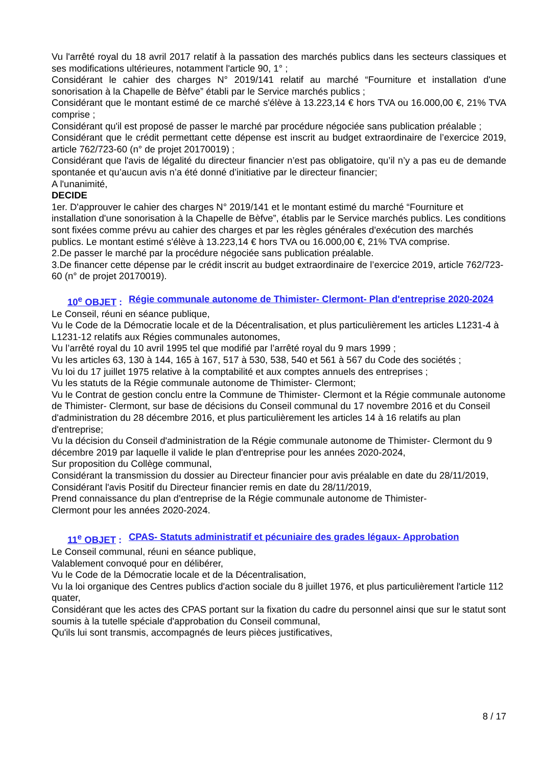Vu l'arrêté royal du 18 avril 2017 relatif à la passation des marchés publics dans les secteurs classiques et ses modifications ultérieures, notamment l'article 90, 1° ;
Considérant le cahier des charges N° 2019/141 relatif au marché “Fourniture et installation d'une sonorisation à la Chapelle de Bèfve” établi par le Service marchés publics ;
Considérant que le montant estimé de ce marché s'élève à 13.223,14 € hors TVA ou 16.000,00 €, 21% TVA comprise ;
Considérant qu'il est proposé de passer le marché par procédure négociée sans publication préalable ;
Considérant que le crédit permettant cette dépense est inscrit au budget extraordinaire de l’exercice 2019, article 762/723-60 (n° de projet 20170019) ;
Considérant que l'avis de légalité du directeur financier n’est pas obligatoire, qu’il n’y a pas eu de demande spontanée et qu’aucun avis n’a été donné d’initiative par le directeur financier;
A l'unanimité,
DECIDE
1er. D'approuver le cahier des charges N° 2019/141 et le montant estimé du marché “Fourniture et installation d'une sonorisation à la Chapelle de Bèfve”, établis par le Service marchés publics. Les conditions sont fixées comme prévu au cahier des charges et par les règles générales d'exécution des marchés publics. Le montant estimé s'élève à 13.223,14 € hors TVA ou 16.000,00 €, 21% TVA comprise.
2.De passer le marché par la procédure négociée sans publication préalable.
3.De financer cette dépense par le crédit inscrit au budget extraordinaire de l’exercice 2019, article 762/723-60 (n° de projet 20170019).
10<sup>e</sup> OBJET : Régie communale autonome de Thimister- Clermont- Plan d'entreprise 2020-2024
Le Conseil, réuni en séance publique,
Vu le Code de la Démocratie locale et de la Décentralisation, et plus particulièrement les articles L1231-4 à L1231-12 relatifs aux Régies communales autonomes,
Vu l’arrêté royal du 10 avril 1995 tel que modifié par l’arrêté royal du 9 mars 1999 ;
Vu les articles 63, 130 à 144, 165 à 167, 517 à 530, 538, 540 et 561 à 567 du Code des sociétés ;
Vu loi du 17 juillet 1975 relative à la comptabilité et aux comptes annuels des entreprises ;
Vu les statuts de la Régie communale autonome de Thimister- Clermont;
Vu le Contrat de gestion conclu entre la Commune de Thimister- Clermont et la Régie communale autonome de Thimister- Clermont, sur base de décisions du Conseil communal du 17 novembre 2016 et du Conseil d'administration du 28 décembre 2016, et plus particulièrement les articles 14 à 16 relatifs au plan d'entreprise;
Vu la décision du Conseil d'administration de la Régie communale autonome de Thimister- Clermont du 9 décembre 2019 par laquelle il valide le plan d'entreprise pour les années 2020-2024,
Sur proposition du Collège communal,
Considérant la transmission du dossier au Directeur financier pour avis préalable en date du 28/11/2019,
Considérant l'avis Positif du Directeur financier remis en date du 28/11/2019,
Prend connaissance du plan d'entreprise de la Régie communale autonome de Thimister-
Clermont pour les années 2020-2024.
11<sup>e</sup> OBJET : CPAS- Statuts administratif et pécuniaire des grades légaux- Approbation
Le Conseil communal, réuni en séance publique,
Valablement convoqué pour en délibérer,
Vu le Code de la Démocratie locale et de la Décentralisation,
Vu la loi organique des Centres publics d'action sociale du 8 juillet 1976, et plus particulièrement l'article 112 quater,
Considérant que les actes des CPAS portant sur la fixation du cadre du personnel ainsi que sur le statut sont soumis à la tutelle spéciale d'approbation du Conseil communal,
Qu'ils lui sont transmis, accompagnés de leurs pièces justificatives,
8 / 17